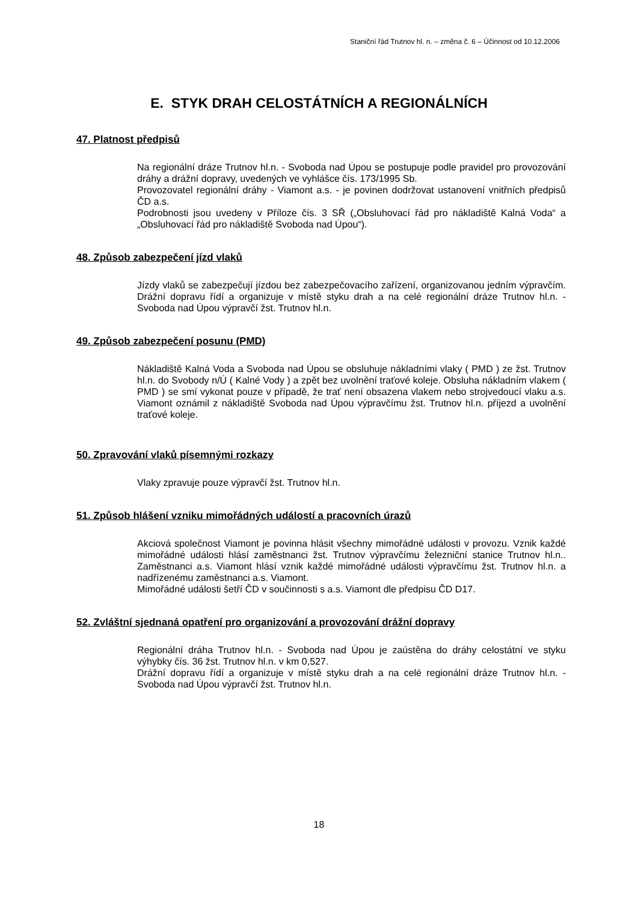Staniční řád Trutnov hl. n. – změna č. 6 – Účinnost od 10.12.2006
E. STYK DRAH CELOSTÁTNÍCH A REGIONÁLNÍCH
47. Platnost předpisů
Na regionální dráze Trutnov hl.n. - Svoboda nad Úpou se postupuje podle pravidel pro provozování dráhy a drážní dopravy, uvedených ve vyhlášce čís. 173/1995 Sb.
Provozovatel regionální dráhy - Viamont a.s. - je povinen dodržovat ustanovení vnitřních předpisů ČD a.s.
Podrobnosti jsou uvedeny v Příloze čís. 3 SŘ („Obsluhovací řád pro nákladiště Kalná Voda“ a „Obsluhovací řád pro nákladiště Svoboda nad Úpou“).
48. Způsob zabezpečení jízd vlaků
Jízdy vlaků se zabezpečují jízdou bez zabezpečovacího zařízení, organizovanou jedním výpravčím. Drážní dopravu řídí a organizuje v místě styku drah a na celé regionální dráze Trutnov hl.n. - Svoboda nad Úpou výpravčí žst. Trutnov hl.n.
49. Způsob zabezpečení posunu (PMD)
Nákladiště Kalná Voda a Svoboda nad Úpou se obsluhuje nákladními vlaky ( PMD ) ze žst. Trutnov hl.n. do Svobody n/Ú ( Kalné Vody ) a zpět bez uvolnění traťové koleje. Obsluha nákladním vlakem ( PMD ) se smí vykonat pouze v případě, že trať není obsazena vlakem nebo strojvedoucí vlaku a.s. Viamont oznámil z nákladiště Svoboda nad Úpou výpravčímu žst. Trutnov hl.n. příjezd a uvolnění traťové koleje.
50. Zpravování vlaků písemnými rozkazy
Vlaky zpravuje pouze výpravčí žst. Trutnov hl.n.
51. Způsob hlášení vzniku mimořádných událostí a pracovních úrazů
Akciová společnost Viamont je povinna hlásit všechny mimořádné události v provozu. Vznik každé mimořádné události hlásí zaměstnanci žst. Trutnov výpravčímu železniční stanice Trutnov hl.n.. Zaměstnanci a.s. Viamont hlásí vznik každé mimořádné události výpravčímu žst. Trutnov hl.n. a nadřízenému zaměstnanci a.s. Viamont.
Mimořádné události šetří ČD v součinnosti s a.s. Viamont dle předpisu ČD D17.
52. Zvláštní sjednaná opatření pro organizování a provozování drážní dopravy
Regionální dráha Trutnov hl.n. - Svoboda nad Úpou je zaústěna do dráhy celostátní ve styku výhybky čís. 36 žst. Trutnov hl.n. v km 0,527.
Drážní dopravu řídí a organizuje v místě styku drah a na celé regionální dráze Trutnov hl.n. - Svoboda nad Úpou výpravčí žst. Trutnov hl.n.
18